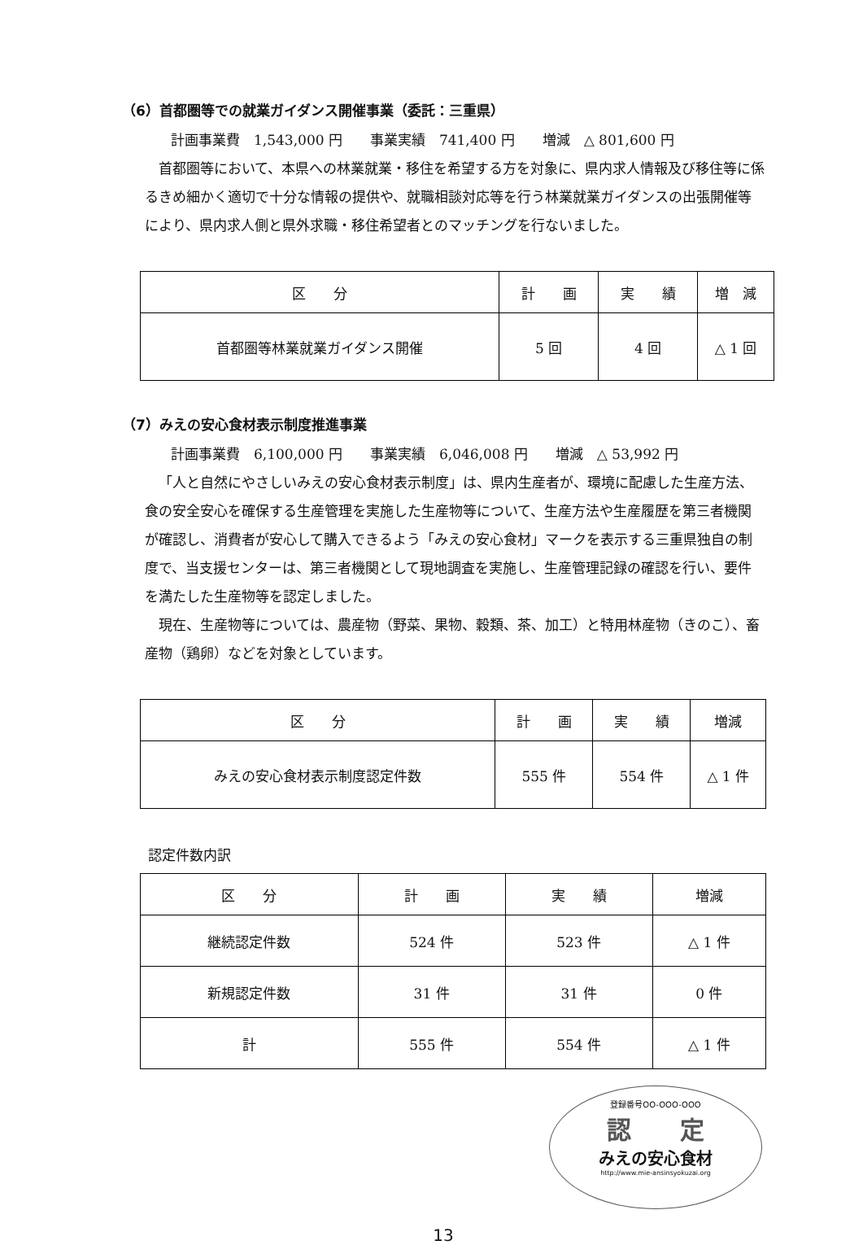（6）首都圏等での就業ガイダンス開催事業（委託：三重県）
計画事業費　1,543,000 円　　事業実績　741,400 円　　増減　△ 801,600 円
首都圏等において、本県への林業就業・移住を希望する方を対象に、県内求人情報及び移住等に係るきめ細かく適切で十分な情報の提供や、就職相談対応等を行う林業就業ガイダンスの出張開催等により、県内求人側と県外求職・移住希望者とのマッチングを行ないました。
| 区 分 | 計 画 | 実 績 | 増 減 |
| --- | --- | --- | --- |
| 首都圏等林業就業ガイダンス開催 | 5 回 | 4 回 | △ 1 回 |
（7）みえの安心食材表示制度推進事業
計画事業費　6,100,000 円　　事業実績　6,046,008 円　　増減　△ 53,992 円
「人と自然にやさしいみえの安心食材表示制度」は、県内生産者が、環境に配慮した生産方法、食の安全安心を確保する生産管理を実施した生産物等について、生産方法や生産履歴を第三者機関が確認し、消費者が安心して購入できるよう「みえの安心食材」マークを表示する三重県独自の制度で、当支援センターは、第三者機関として現地調査を実施し、生産管理記録の確認を行い、要件を満たした生産物等を認定しました。
現在、生産物等については、農産物（野菜、果物、穀類、茶、加工）と特用林産物（きのこ）、畜産物（鶏卵）などを対象としています。
| 区 分 | 計 画 | 実 績 | 増減 |
| --- | --- | --- | --- |
| みえの安心食材表示制度認定件数 | 555 件 | 554 件 | △ 1 件 |
認定件数内訳
| 区 分 | 計 画 | 実 績 | 増減 |
| --- | --- | --- | --- |
| 継続認定件数 | 524 件 | 523 件 | △ 1 件 |
| 新規認定件数 | 31 件 | 31 件 | 0 件 |
| 計 | 555 件 | 554 件 | △ 1 件 |
登録番号OO-OOO-OOO
認　　定
みえの安心食材
http://www.mie-ansinsyokuzai.org
13